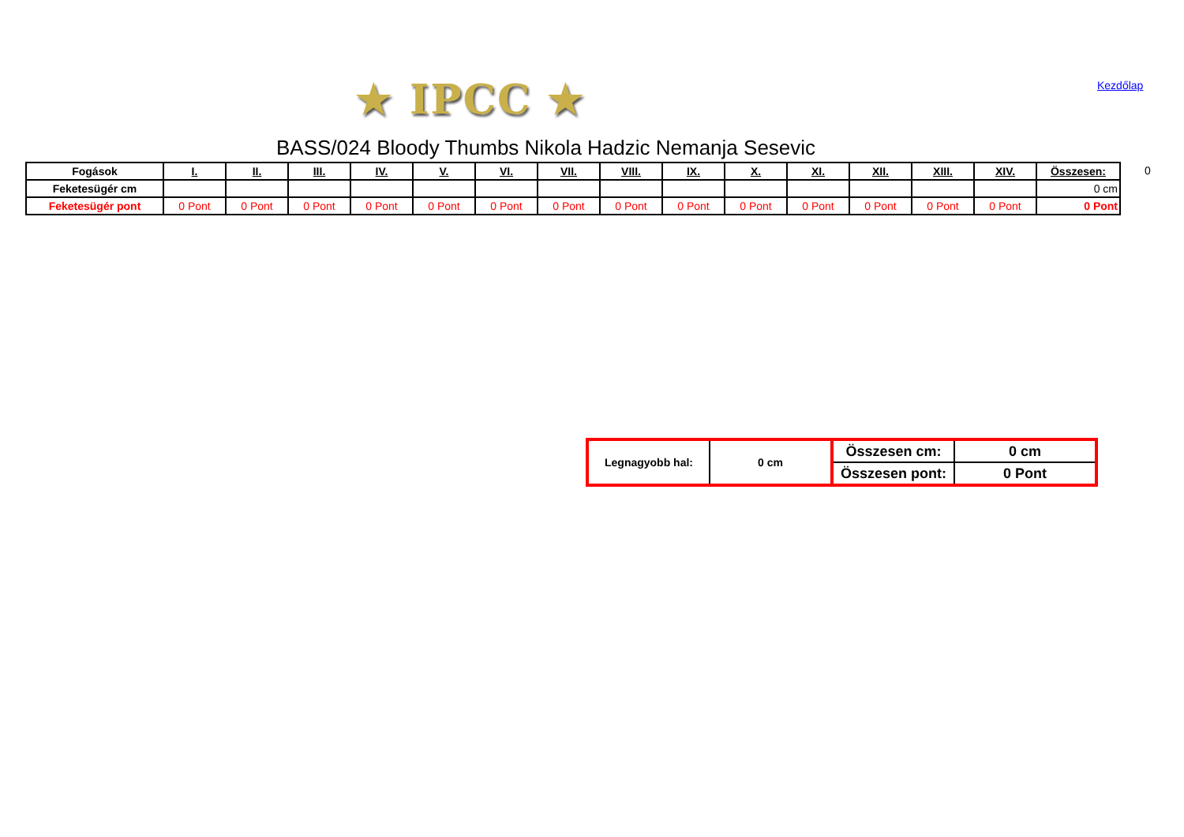★ IPCC ★ Kezdőlap
BASS/024 Bloody Thumbs Nikola Hadzic Nemanja Sesevic
| Fogások | I. | II. | III. | IV. | V. | VI. | VII. | VIII. | IX. | X. | XI. | XII. | XIII. | XIV. | Összesen: |
| Feketesügér cm | | | | | | | | | | | | | | | 0 cm |
| Feketesügér pont | 0 Pont | 0 Pont | 0 Pont | 0 Pont | 0 Pont | 0 Pont | 0 Pont | 0 Pont | 0 Pont | 0 Pont | 0 Pont | 0 Pont | 0 Pont | 0 Pont | 0 Pont |
0
| Legnagyobb hal: | 0 cm | Összesen cm: | 0 cm |
| | | Összesen pont: | 0 Pont |